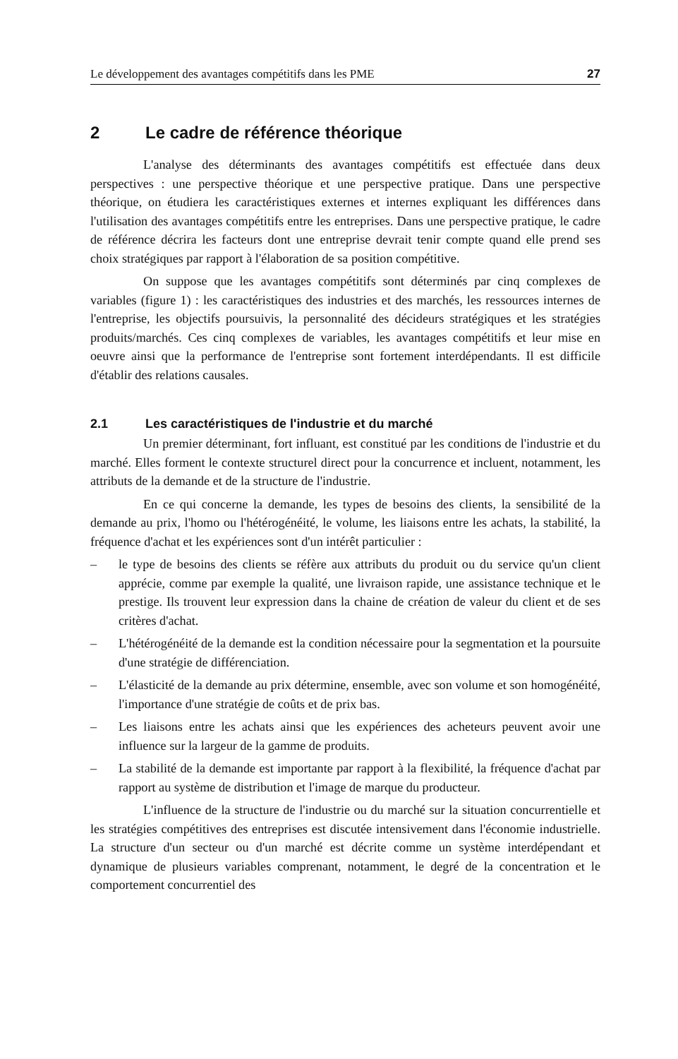Le développement des avantages compétitifs dans les PME 27
2 Le cadre de référence théorique
L'analyse des déterminants des avantages compétitifs est effectuée dans deux perspectives : une perspective théorique et une perspective pratique. Dans une perspective théorique, on étudiera les caractéristiques externes et internes expliquant les différences dans l'utilisation des avantages compétitifs entre les entreprises. Dans une perspective pratique, le cadre de référence décrira les facteurs dont une entreprise devrait tenir compte quand elle prend ses choix stratégiques par rapport à l'élaboration de sa position compétitive.
On suppose que les avantages compétitifs sont déterminés par cinq complexes de variables (figure 1) : les caractéristiques des industries et des marchés, les ressources internes de l'entreprise, les objectifs poursuivis, la personnalité des décideurs stratégiques et les stratégies produits/marchés. Ces cinq complexes de variables, les avantages compétitifs et leur mise en oeuvre ainsi que la performance de l'entreprise sont fortement interdépendants. Il est difficile d'établir des relations causales.
2.1 Les caractéristiques de l'industrie et du marché
Un premier déterminant, fort influant, est constitué par les conditions de l'industrie et du marché. Elles forment le contexte structurel direct pour la concurrence et incluent, notamment, les attributs de la demande et de la structure de l'industrie.
En ce qui concerne la demande, les types de besoins des clients, la sensibilité de la demande au prix, l'homo ou l'hétérogénéité, le volume, les liaisons entre les achats, la stabilité, la fréquence d'achat et les expériences sont d'un intérêt particulier :
– le type de besoins des clients se réfère aux attributs du produit ou du service qu'un client apprécie, comme par exemple la qualité, une livraison rapide, une assistance technique et le prestige. Ils trouvent leur expression dans la chaine de création de valeur du client et de ses critères d'achat.
– L'hétérogénéité de la demande est la condition nécessaire pour la segmentation et la poursuite d'une stratégie de différenciation.
– L'élasticité de la demande au prix détermine, ensemble, avec son volume et son homogénéité, l'importance d'une stratégie de coûts et de prix bas.
– Les liaisons entre les achats ainsi que les expériences des acheteurs peuvent avoir une influence sur la largeur de la gamme de produits.
– La stabilité de la demande est importante par rapport à la flexibilité, la fréquence d'achat par rapport au système de distribution et l'image de marque du producteur.
L'influence de la structure de l'industrie ou du marché sur la situation concurrentielle et les stratégies compétitives des entreprises est discutée intensivement dans l'économie industrielle. La structure d'un secteur ou d'un marché est décrite comme un système interdépendant et dynamique de plusieurs variables comprenant, notamment, le degré de la concentration et le comportement concurrentiel des